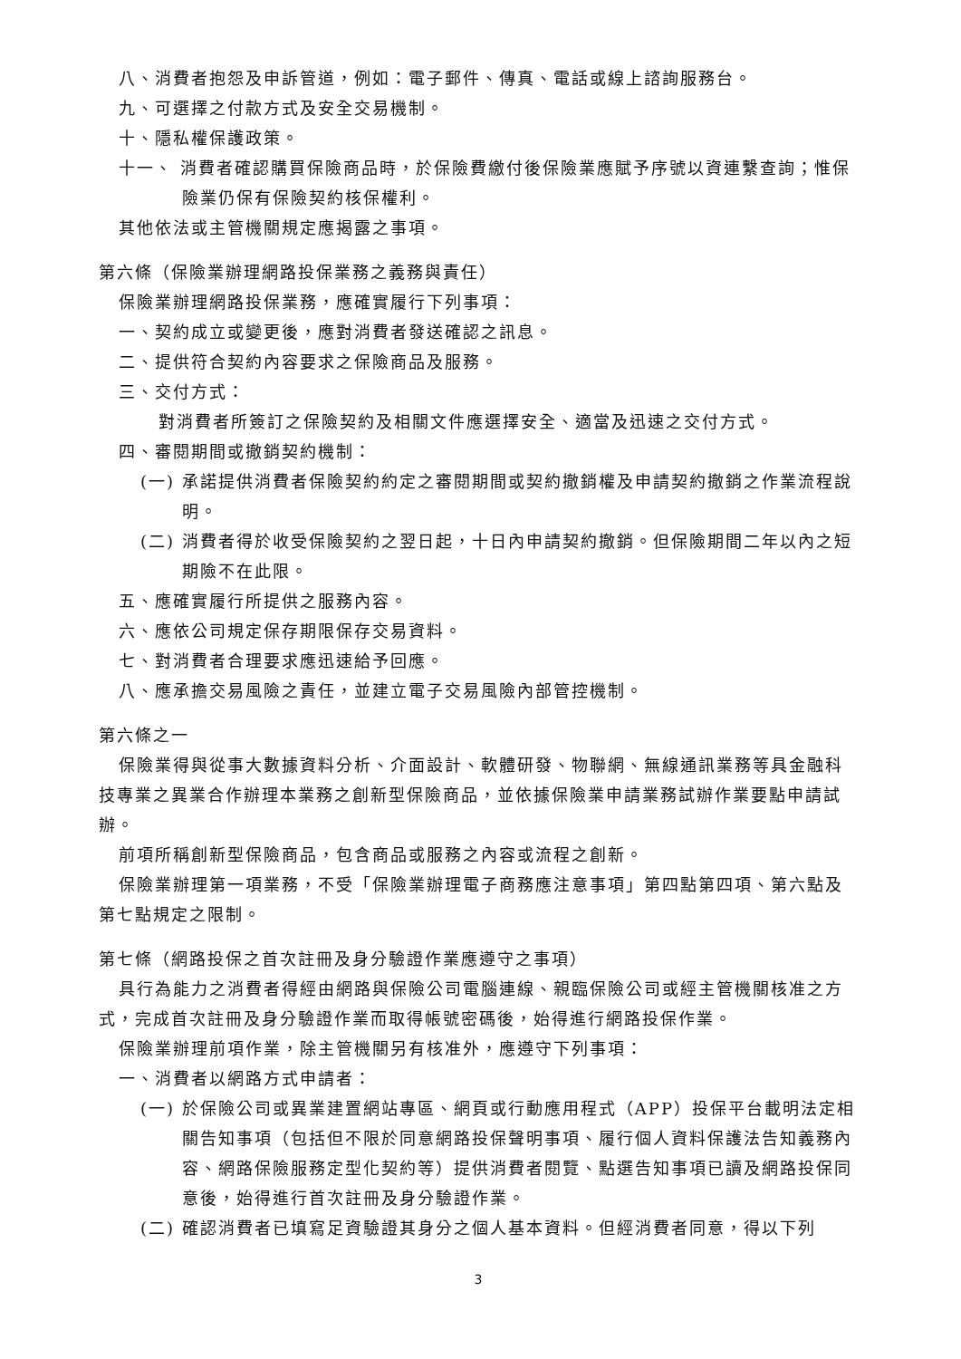八、消費者抱怨及申訴管道，例如：電子郵件、傳真、電話或線上諮詢服務台。
九、可選擇之付款方式及安全交易機制。
十、隱私權保護政策。
十一、 消費者確認購買保險商品時，於保險費繳付後保險業應賦予序號以資連繫查詢；惟保險業仍保有保險契約核保權利。
其他依法或主管機關規定應揭露之事項。
第六條（保險業辦理網路投保業務之義務與責任）
保險業辦理網路投保業務，應確實履行下列事項：
一、契約成立或變更後，應對消費者發送確認之訊息。
二、提供符合契約內容要求之保險商品及服務。
三、交付方式：
對消費者所簽訂之保險契約及相關文件應選擇安全、適當及迅速之交付方式。
四、審閱期間或撤銷契約機制：
(一) 承諾提供消費者保險契約約定之審閱期間或契約撤銷權及申請契約撤銷之作業流程說明。
(二) 消費者得於收受保險契約之翌日起，十日內申請契約撤銷。但保險期間二年以內之短期險不在此限。
五、應確實履行所提供之服務內容。
六、應依公司規定保存期限保存交易資料。
七、對消費者合理要求應迅速給予回應。
八、應承擔交易風險之責任，並建立電子交易風險內部管控機制。
第六條之一
保險業得與從事大數據資料分析、介面設計、軟體研發、物聯網、無線通訊業務等具金融科技專業之異業合作辦理本業務之創新型保險商品，並依據保險業申請業務試辦作業要點申請試辦。
前項所稱創新型保險商品，包含商品或服務之內容或流程之創新。
保險業辦理第一項業務，不受「保險業辦理電子商務應注意事項」第四點第四項、第六點及第七點規定之限制。
第七條（網路投保之首次註冊及身分驗證作業應遵守之事項）
具行為能力之消費者得經由網路與保險公司電腦連線、親臨保險公司或經主管機關核准之方式，完成首次註冊及身分驗證作業而取得帳號密碼後，始得進行網路投保作業。
保險業辦理前項作業，除主管機關另有核准外，應遵守下列事項：
一、消費者以網路方式申請者：
(一) 於保險公司或異業建置網站專區、網頁或行動應用程式（APP）投保平台載明法定相關告知事項（包括但不限於同意網路投保聲明事項、履行個人資料保護法告知義務內容、網路保險服務定型化契約等）提供消費者閱覽、點選告知事項已讀及網路投保同意後，始得進行首次註冊及身分驗證作業。
(二) 確認消費者已填寫足資驗證其身分之個人基本資料。但經消費者同意，得以下列
3